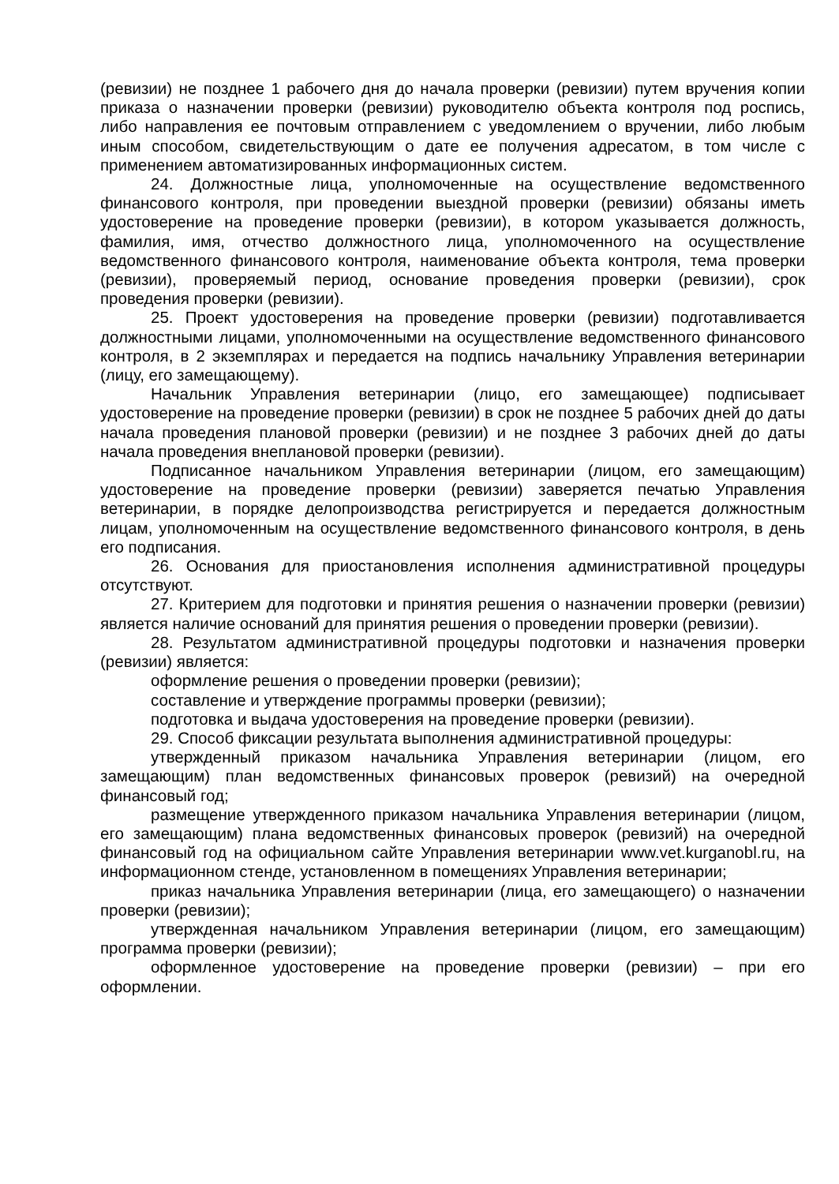(ревизии) не позднее 1 рабочего дня до начала проверки (ревизии) путем вручения копии приказа о назначении проверки (ревизии) руководителю объекта контроля под роспись, либо направления ее почтовым отправлением с уведомлением о вручении, либо любым иным способом, свидетельствующим о дате ее получения адресатом, в том числе с применением автоматизированных информационных систем.
24. Должностные лица, уполномоченные на осуществление ведомственного финансового контроля, при проведении выездной проверки (ревизии) обязаны иметь удостоверение на проведение проверки (ревизии), в котором указывается должность, фамилия, имя, отчество должностного лица, уполномоченного на осуществление ведомственного финансового контроля, наименование объекта контроля, тема проверки (ревизии), проверяемый период, основание проведения проверки (ревизии), срок проведения проверки (ревизии).
25. Проект удостоверения на проведение проверки (ревизии) подготавливается должностными лицами, уполномоченными на осуществление ведомственного финансового контроля, в 2 экземплярах и передается на подпись начальнику Управления ветеринарии (лицу, его замещающему).
Начальник Управления ветеринарии (лицо, его замещающее) подписывает удостоверение на проведение проверки (ревизии) в срок не позднее 5 рабочих дней до даты начала проведения плановой проверки (ревизии) и не позднее 3 рабочих дней до даты начала проведения внеплановой проверки (ревизии).
Подписанное начальником Управления ветеринарии (лицом, его замещающим) удостоверение на проведение проверки (ревизии) заверяется печатью Управления ветеринарии, в порядке делопроизводства регистрируется и передается должностным лицам, уполномоченным на осуществление ведомственного финансового контроля, в день его подписания.
26. Основания для приостановления исполнения административной процедуры отсутствуют.
27. Критерием для подготовки и принятия решения о назначении проверки (ревизии) является наличие оснований для принятия решения о проведении проверки (ревизии).
28. Результатом административной процедуры подготовки и назначения проверки (ревизии) является:
оформление решения о проведении проверки (ревизии);
составление и утверждение программы проверки (ревизии);
подготовка и выдача удостоверения на проведение проверки (ревизии).
29. Способ фиксации результата выполнения административной процедуры:
утвержденный приказом начальника Управления ветеринарии (лицом, его замещающим) план ведомственных финансовых проверок (ревизий) на очередной финансовый год;
размещение утвержденного приказом начальника Управления ветеринарии (лицом, его замещающим) плана ведомственных финансовых проверок (ревизий) на очередной финансовый год на официальном сайте Управления ветеринарии www.vet.kurganobl.ru, на информационном стенде, установленном в помещениях Управления ветеринарии;
приказ начальника Управления ветеринарии (лица, его замещающего) о назначении проверки (ревизии);
утвержденная начальником Управления ветеринарии (лицом, его замещающим) программа проверки (ревизии);
оформленное удостоверение на проведение проверки (ревизии) – при его оформлении.